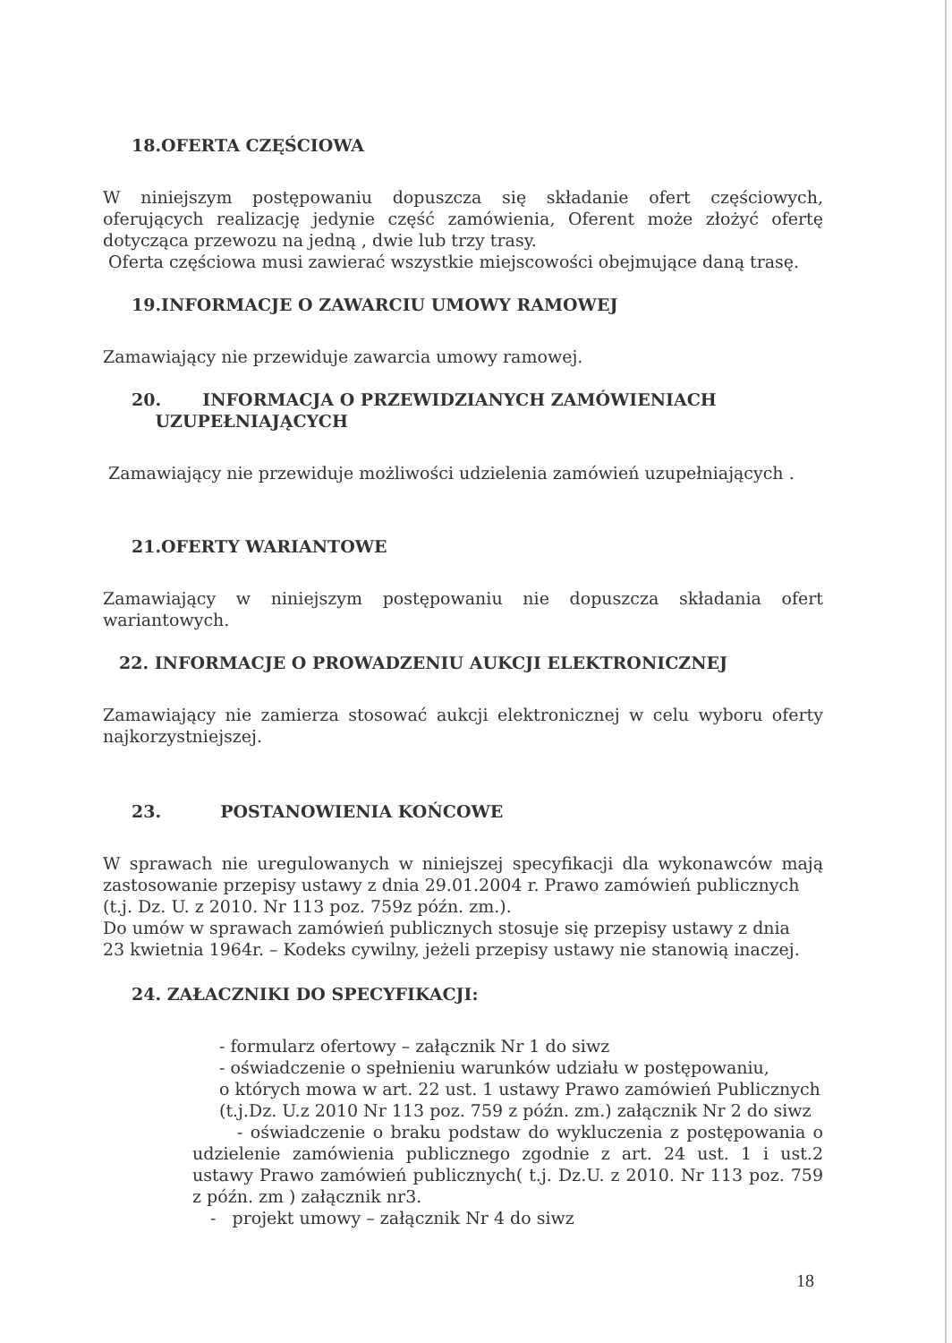18.OFERTA CZĘŚCIOWA
W niniejszym postępowaniu dopuszcza się składanie ofert częściowych, oferujących realizację jedynie część zamówienia, Oferent może złożyć ofertę dotycząca przewozu na jedną , dwie lub trzy trasy.
Oferta częściowa musi zawierać wszystkie miejscowości obejmujące daną trasę.
19.INFORMACJE O ZAWARCIU UMOWY RAMOWEJ
Zamawiający nie przewiduje zawarcia umowy ramowej.
20. INFORMACJA O PRZEWIDZIANYCH ZAMÓWIENIACH
UZUPEŁNIAJĄCYCH
Zamawiający nie przewiduje możliwości udzielenia zamówień uzupełniających .
21.OFERTY WARIANTOWE
Zamawiający w niniejszym postępowaniu nie dopuszcza składania ofert wariantowych.
22. INFORMACJE O PROWADZENIU AUKCJI ELEKTRONICZNEJ
Zamawiający nie zamierza stosować aukcji elektronicznej w celu wyboru oferty najkorzystniejszej.
23. POSTANOWIENIA KOŃCOWE
W sprawach nie uregulowanych w niniejszej specyfikacji dla wykonawców mają zastosowanie przepisy ustawy z dnia 29.01.2004 r. Prawo zamówień publicznych
(t.j. Dz. U. z 2010. Nr 113 poz. 759z późn. zm.).
Do umów w sprawach zamówień publicznych stosuje się przepisy ustawy z dnia
23 kwietnia 1964r. – Kodeks cywilny, jeżeli przepisy ustawy nie stanowią inaczej.
24. ZAŁACZNIKI DO SPECYFIKACJI:
- formularz ofertowy – załącznik Nr 1 do siwz
- oświadczenie o spełnieniu warunków udziału w postępowaniu,
o których mowa w art. 22 ust. 1 ustawy Prawo zamówień Publicznych
(t.j.Dz. U.z 2010 Nr 113 poz. 759 z późn. zm.) załącznik Nr 2 do siwz
- oświadczenie o braku podstaw do wykluczenia z postępowania o udzielenie zamówienia publicznego zgodnie z art. 24 ust. 1 i ust.2 ustawy Prawo zamówień publicznych( t.j. Dz.U. z 2010. Nr 113 poz. 759 z późn. zm ) załącznik nr3.
- projekt umowy – załącznik Nr 4 do siwz
18